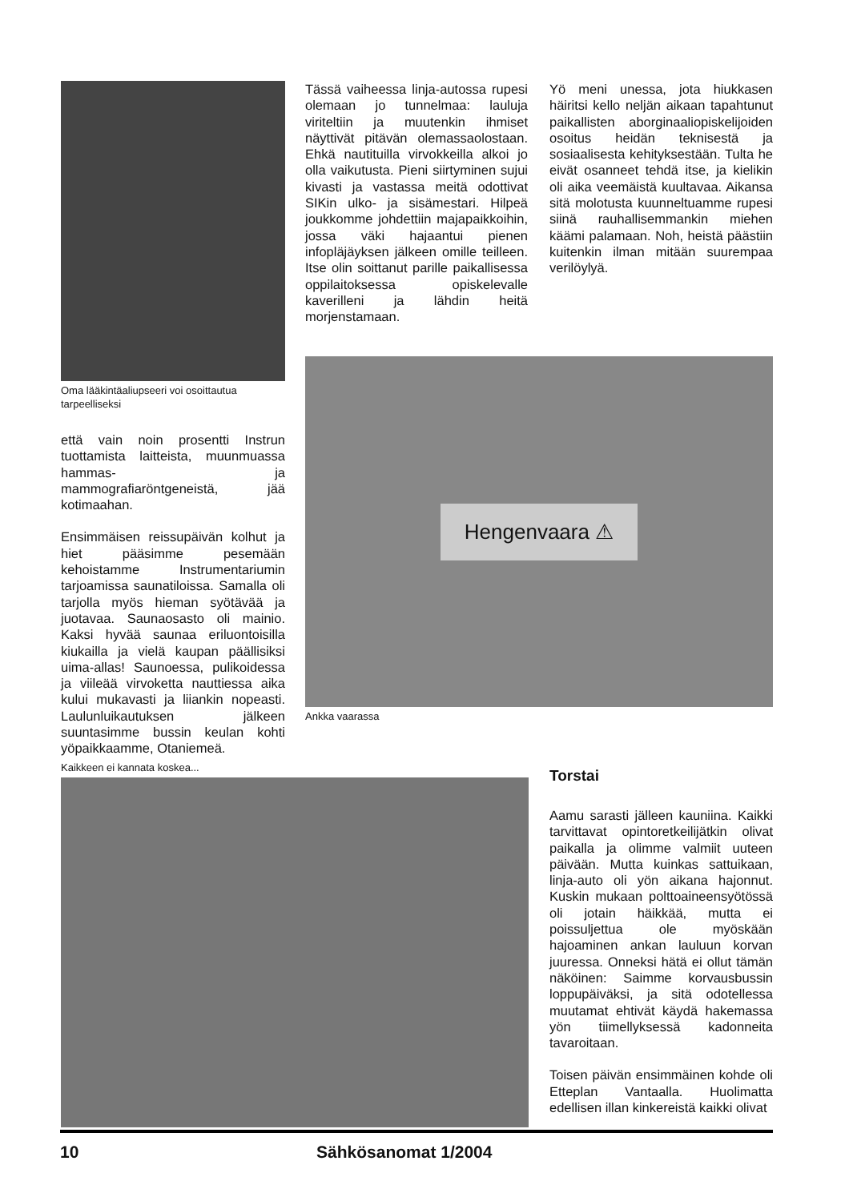Oma lääkintäaliupseeri voi osoittautua tarpeelliseksi
että vain noin prosentti Instrun tuottamista laitteista, muunmuassa hammas- ja mammografiaröntgeneistä, jää kotimaahan.
Ensimmäisen reissupäivän kolhut ja hiet pääsimme pesemään kehoistamme Instrumentariumin tarjoamissa saunatiloissa. Samalla oli tarjolla myös hieman syötävää ja juotavaa. Saunaosasto oli mainio. Kaksi hyvää saunaa eriluontoisilla kiukailla ja vielä kaupan päällisiksi uima-allas! Saunoessa, pulikoidessa ja viileää virvoketta nauttiessa aika kului mukavasti ja liiankin nopeasti. Laulunluikautuksen jälkeen suuntasimme bussin keulan kohti yöpaikkaamme, Otaniemeä.
Tässä vaiheessa linja-autossa rupesi olemaan jo tunnelmaa: lauluja viriteltiin ja muutenkin ihmiset näyttivät pitävän olemassaolostaan. Ehkä nautituilla virvokkeilla alkoi jo olla vaikutusta. Pieni siirtyminen sujui kivasti ja vastassa meitä odottivat SIKin ulko- ja sisämestari. Hilpeä joukkomme johdettiin majapaikkoihin, jossa väki hajaantui pienen infopläjäyksen jälkeen omille teilleen. Itse olin soittanut parille paikallisessa oppilaitoksessa opiskelevalle kaverilleni ja lähdin heitä morjenstamaan.
Yö meni unessa, jota hiukkasen häiritsi kello neljän aikaan tapahtunut paikallisten aborginaaliopiskelijoiden osoitus heidän teknisestä ja sosiaalisesta kehityksestään. Tulta he eivät osanneet tehdä itse, ja kielikin oli aika veemäistä kuultavaa. Aikansa sitä molotusta kuunneltuamme rupesi siinä rauhallisemmankin miehen käämi palamaan. Noh, heistä päästiin kuitenkin ilman mitään suurempaa verilöylyä.
Hengenvaara ⚠
Ankka vaarassa
Kaikkeen ei kannata koskea...
Torstai
Aamu sarasti jälleen kauniina. Kaikki tarvittavat opintoretkeilijätkin olivat paikalla ja olimme valmiit uuteen päivään. Mutta kuinkas sattuikaan, linja-auto oli yön aikana hajonnut. Kuskin mukaan polttoaineensyötössä oli jotain häikkää, mutta ei poissuljettua ole myöskään hajoaminen ankan lauluun korvan juuressa. Onneksi hätä ei ollut tämän näköinen: Saimme korvausbussin loppupäiväksi, ja sitä odotellessa muutamat ehtivät käydä hakemassa yön tiimellyksessä kadonneita tavaroitaan.
Toisen päivän ensimmäinen kohde oli Etteplan Vantaalla. Huolimatta edellisen illan kinkereistä kaikki olivat
10 Sähkösanomat 1/2004